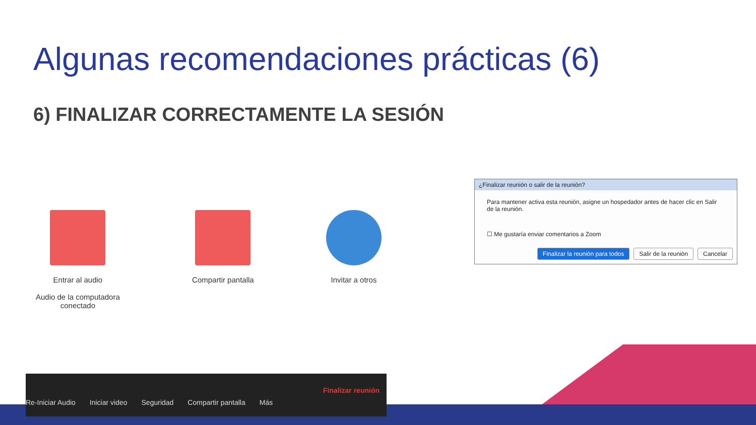Algunas recomendaciones prácticas (6)
6) FINALIZAR CORRECTAMENTE LA SESIÓN
Entrar al audio
Audio de la computadora
conectado
Compartir pantalla Invitar a otros
Re-Iniciar Audio Iniciar video Seguridad Compartir pantalla Más Finalizar reunión
¿Finalizar reunión o salir de la reunión?
Para mantener activa esta reunión, asigne un hospedador antes de hacer clic en Salir de la reunión.
☐ Me gustaría enviar comentarios a Zoom
Finalizar la reunión para todos Salir de la reunión Cancelar